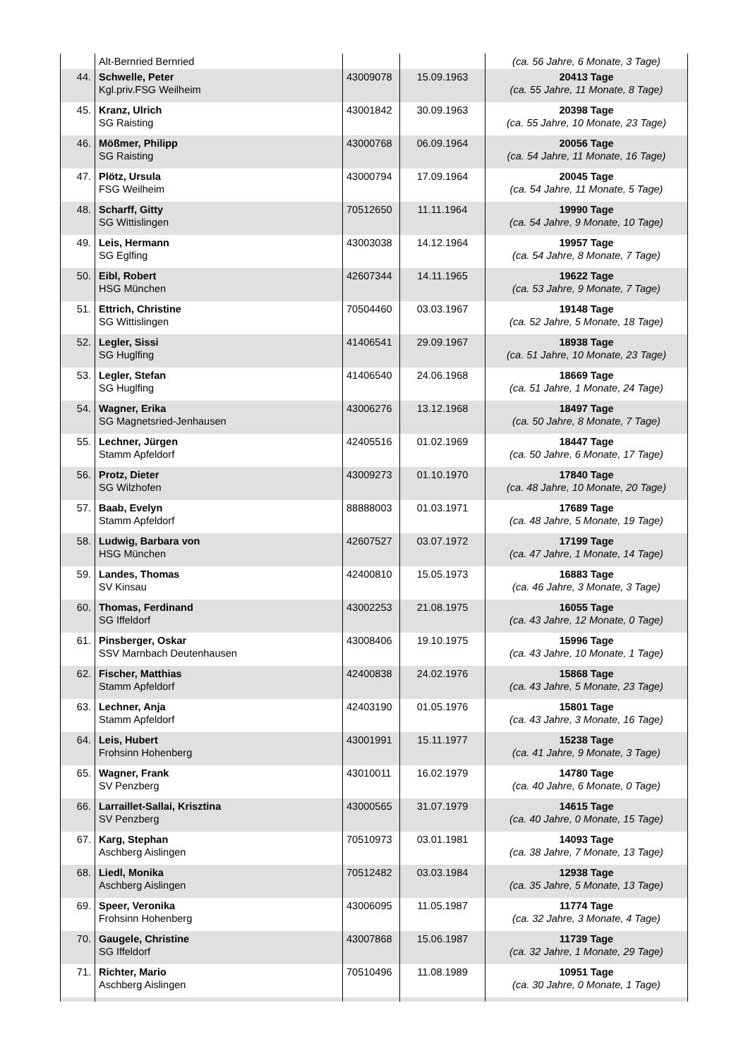| | Alt-Bernried Bernried | | | (ca. 56 Jahre, 6 Monate, 3 Tage) |
| 44. | Schwelle, Peter Kgl.priv.FSG Weilheim | 43009078 | 15.09.1963 | 20413 Tage (ca. 55 Jahre, 11 Monate, 8 Tage) |
| 45. | Kranz, Ulrich SG Raisting | 43001842 | 30.09.1963 | 20398 Tage (ca. 55 Jahre, 10 Monate, 23 Tage) |
| 46. | Mößmer, Philipp SG Raisting | 43000768 | 06.09.1964 | 20056 Tage (ca. 54 Jahre, 11 Monate, 16 Tage) |
| 47. | Plötz, Ursula FSG Weilheim | 43000794 | 17.09.1964 | 20045 Tage (ca. 54 Jahre, 11 Monate, 5 Tage) |
| 48. | Scharff, Gitty SG Wittislingen | 70512650 | 11.11.1964 | 19990 Tage (ca. 54 Jahre, 9 Monate, 10 Tage) |
| 49. | Leis, Hermann SG Eglfing | 43003038 | 14.12.1964 | 19957 Tage (ca. 54 Jahre, 8 Monate, 7 Tage) |
| 50. | Eibl, Robert HSG München | 42607344 | 14.11.1965 | 19622 Tage (ca. 53 Jahre, 9 Monate, 7 Tage) |
| 51. | Ettrich, Christine SG Wittislingen | 70504460 | 03.03.1967 | 19148 Tage (ca. 52 Jahre, 5 Monate, 18 Tage) |
| 52. | Legler, Sissi SG Huglfing | 41406541 | 29.09.1967 | 18938 Tage (ca. 51 Jahre, 10 Monate, 23 Tage) |
| 53. | Legler, Stefan SG Huglfing | 41406540 | 24.06.1968 | 18669 Tage (ca. 51 Jahre, 1 Monate, 24 Tage) |
| 54. | Wagner, Erika SG Magnetsried-Jenhausen | 43006276 | 13.12.1968 | 18497 Tage (ca. 50 Jahre, 8 Monate, 7 Tage) |
| 55. | Lechner, Jürgen Stamm Apfeldorf | 42405516 | 01.02.1969 | 18447 Tage (ca. 50 Jahre, 6 Monate, 17 Tage) |
| 56. | Protz, Dieter SG Wilzhofen | 43009273 | 01.10.1970 | 17840 Tage (ca. 48 Jahre, 10 Monate, 20 Tage) |
| 57. | Baab, Evelyn Stamm Apfeldorf | 88888003 | 01.03.1971 | 17689 Tage (ca. 48 Jahre, 5 Monate, 19 Tage) |
| 58. | Ludwig, Barbara von HSG München | 42607527 | 03.07.1972 | 17199 Tage (ca. 47 Jahre, 1 Monate, 14 Tage) |
| 59. | Landes, Thomas SV Kinsau | 42400810 | 15.05.1973 | 16883 Tage (ca. 46 Jahre, 3 Monate, 3 Tage) |
| 60. | Thomas, Ferdinand SG Iffeldorf | 43002253 | 21.08.1975 | 16055 Tage (ca. 43 Jahre, 12 Monate, 0 Tage) |
| 61. | Pinsberger, Oskar SSV Marnbach Deutenhausen | 43008406 | 19.10.1975 | 15996 Tage (ca. 43 Jahre, 10 Monate, 1 Tage) |
| 62. | Fischer, Matthias Stamm Apfeldorf | 42400838 | 24.02.1976 | 15868 Tage (ca. 43 Jahre, 5 Monate, 23 Tage) |
| 63. | Lechner, Anja Stamm Apfeldorf | 42403190 | 01.05.1976 | 15801 Tage (ca. 43 Jahre, 3 Monate, 16 Tage) |
| 64. | Leis, Hubert Frohsinn Hohenberg | 43001991 | 15.11.1977 | 15238 Tage (ca. 41 Jahre, 9 Monate, 3 Tage) |
| 65. | Wagner, Frank SV Penzberg | 43010011 | 16.02.1979 | 14780 Tage (ca. 40 Jahre, 6 Monate, 0 Tage) |
| 66. | Larraillet-Sallai, Krisztina SV Penzberg | 43000565 | 31.07.1979 | 14615 Tage (ca. 40 Jahre, 0 Monate, 15 Tage) |
| 67. | Karg, Stephan Aschberg Aislingen | 70510973 | 03.01.1981 | 14093 Tage (ca. 38 Jahre, 7 Monate, 13 Tage) |
| 68. | Liedl, Monika Aschberg Aislingen | 70512482 | 03.03.1984 | 12938 Tage (ca. 35 Jahre, 5 Monate, 13 Tage) |
| 69. | Speer, Veronika Frohsinn Hohenberg | 43006095 | 11.05.1987 | 11774 Tage (ca. 32 Jahre, 3 Monate, 4 Tage) |
| 70. | Gaugele, Christine SG Iffeldorf | 43007868 | 15.06.1987 | 11739 Tage (ca. 32 Jahre, 1 Monate, 29 Tage) |
| 71. | Richter, Mario Aschberg Aislingen | 70510496 | 11.08.1989 | 10951 Tage (ca. 30 Jahre, 0 Monate, 1 Tage) |